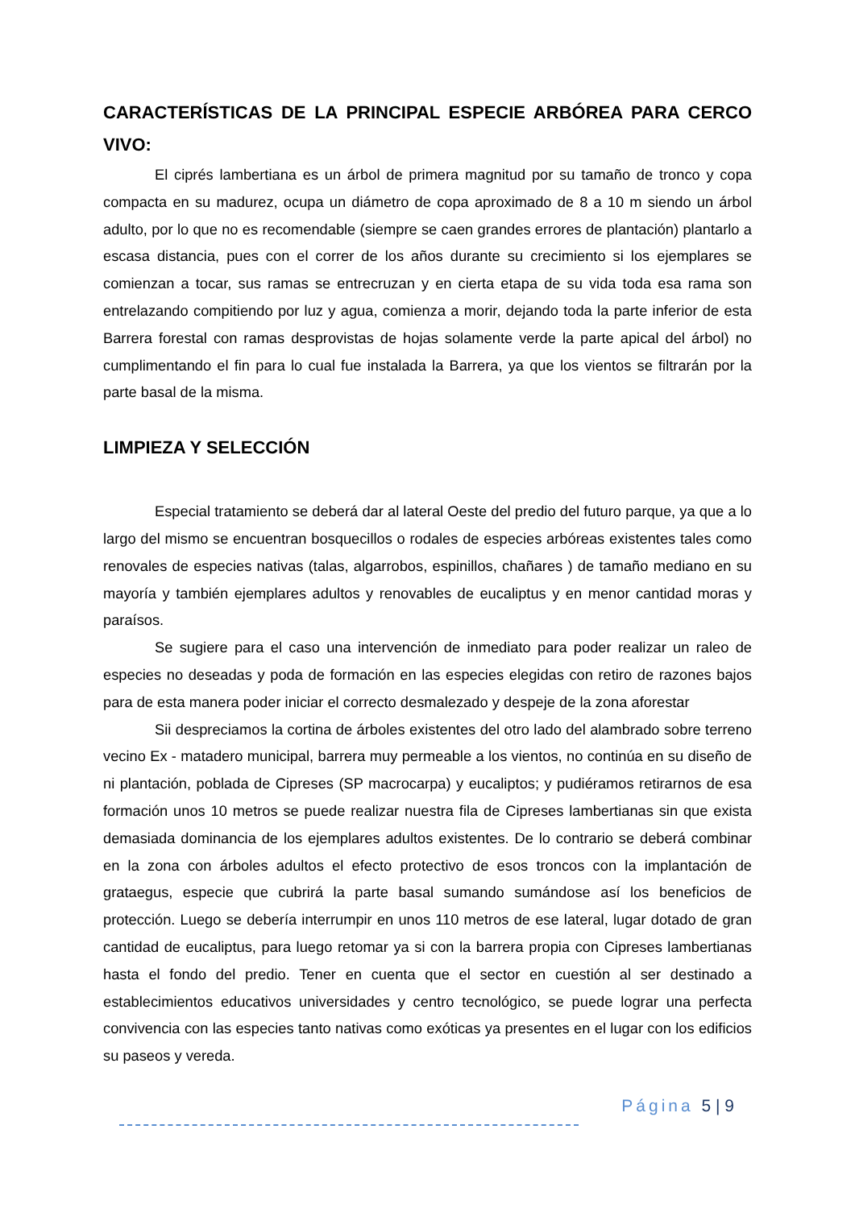CARACTERÍSTICAS DE LA PRINCIPAL ESPECIE ARBÓREA PARA CERCO VIVO:
El ciprés lambertiana es un árbol de primera magnitud por su tamaño de tronco y copa compacta en su madurez, ocupa un diámetro de copa aproximado de 8 a 10 m siendo un árbol adulto, por lo que no es recomendable (siempre se caen grandes errores de plantación) plantarlo a escasa distancia, pues con el correr de los años durante su crecimiento si los ejemplares se comienzan a tocar, sus ramas se entrecruzan y en cierta etapa de su vida toda esa rama son entrelazando compitiendo por luz y agua, comienza a morir, dejando toda la parte inferior de esta Barrera forestal con ramas desprovistas de hojas solamente verde la parte apical del árbol) no cumplimentando el fin para lo cual fue instalada la Barrera, ya que los vientos se filtrarán por la parte basal de la misma.
LIMPIEZA Y SELECCIÓN
Especial tratamiento se deberá dar al lateral Oeste del predio del futuro parque, ya que a lo largo del mismo se encuentran bosquecillos o rodales de especies arbóreas existentes tales como renovales de especies nativas (talas, algarrobos, espinillos, chañares ) de tamaño mediano en su mayoría y también ejemplares adultos y renovables de eucaliptus y en menor cantidad moras y paraísos.
Se sugiere para el caso una intervención de inmediato para poder realizar un raleo de especies no deseadas y poda de formación en las especies elegidas con retiro de razones bajos para de esta manera poder iniciar el correcto desmalezado y despeje de la zona aforestar
Sii despreciamos la cortina de árboles existentes del otro lado del alambrado sobre terreno vecino Ex - matadero municipal, barrera muy permeable a los vientos, no continúa en su diseño de ni plantación, poblada de Cipreses (SP macrocarpa) y eucaliptos; y pudiéramos retirarnos de esa formación unos 10 metros se puede realizar nuestra fila de Cipreses lambertianas sin que exista demasiada dominancia de los ejemplares adultos existentes. De lo contrario se deberá combinar en la zona con árboles adultos el efecto protectivo de esos troncos con la implantación de grataegus, especie que cubrirá la parte basal sumando sumándose así los beneficios de protección. Luego se debería interrumpir en unos 110 metros de ese lateral, lugar dotado de gran cantidad de eucaliptus, para luego retomar ya si con la barrera propia con Cipreses lambertianas hasta el fondo del predio. Tener en cuenta que el sector en cuestión al ser destinado a establecimientos educativos universidades y centro tecnológico, se puede lograr una perfecta convivencia con las especies tanto nativas como exóticas ya presentes en el lugar con los edificios su paseos y vereda.
Página 5 | 9